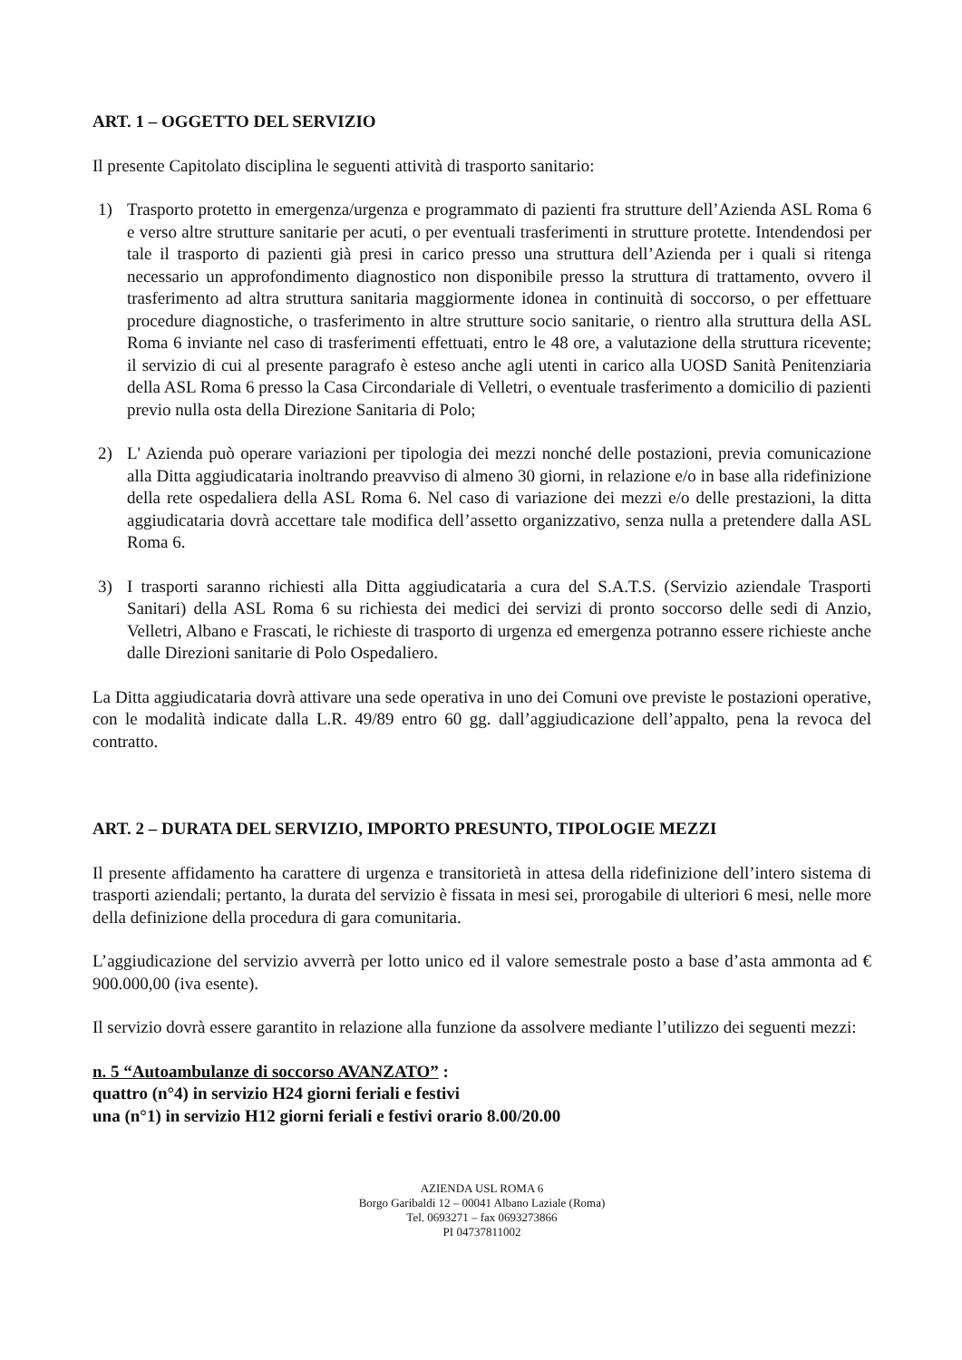ART. 1 – OGGETTO DEL SERVIZIO
Il presente Capitolato disciplina le seguenti attività di trasporto sanitario:
1) Trasporto protetto in emergenza/urgenza e programmato di pazienti fra strutture dell’Azienda ASL Roma 6 e verso altre strutture sanitarie per acuti, o per eventuali trasferimenti in strutture protette. Intendendosi per tale il trasporto di pazienti già presi in carico presso una struttura dell’Azienda per i quali si ritenga necessario un approfondimento diagnostico non disponibile presso la struttura di trattamento, ovvero il trasferimento ad altra struttura sanitaria maggiormente idonea in continuità di soccorso, o per effettuare procedure diagnostiche, o trasferimento in altre strutture socio sanitarie, o rientro alla struttura della ASL Roma 6 inviante nel caso di trasferimenti effettuati, entro le 48 ore, a valutazione della struttura ricevente; il servizio di cui al presente paragrafo è esteso anche agli utenti in carico alla UOSD Sanità Penitenziaria della ASL Roma 6 presso la Casa Circondariale di Velletri, o eventuale trasferimento a domicilio di pazienti previo nulla osta della Direzione Sanitaria di Polo;
2) L' Azienda può operare variazioni per tipologia dei mezzi nonché delle postazioni, previa comunicazione alla Ditta aggiudicataria inoltrando preavviso di almeno 30 giorni, in relazione e/o in base alla ridefinizione della rete ospedaliera della ASL Roma 6. Nel caso di variazione dei mezzi e/o delle prestazioni, la ditta aggiudicataria dovrà accettare tale modifica dell’assetto organizzativo, senza nulla a pretendere dalla ASL Roma 6.
3) I trasporti saranno richiesti alla Ditta aggiudicataria a cura del S.A.T.S. (Servizio aziendale Trasporti Sanitari) della ASL Roma 6 su richiesta dei medici dei servizi di pronto soccorso delle sedi di Anzio, Velletri, Albano e Frascati, le richieste di trasporto di urgenza ed emergenza potranno essere richieste anche dalle Direzioni sanitarie di Polo Ospedaliero.
La Ditta aggiudicataria dovrà attivare una sede operativa in uno dei Comuni ove previste le postazioni operative, con le modalità indicate dalla L.R. 49/89 entro 60 gg. dall’aggiudicazione dell’appalto, pena la revoca del contratto.
ART. 2 – DURATA DEL SERVIZIO, IMPORTO PRESUNTO, TIPOLOGIE MEZZI
Il presente affidamento ha carattere di urgenza e transitorietà in attesa della ridefinizione dell’intero sistema di trasporti aziendali; pertanto, la durata del servizio è fissata in mesi sei, prorogabile di ulteriori 6 mesi, nelle more della definizione della procedura di gara comunitaria.
L’aggiudicazione del servizio avverrà per lotto unico ed il valore semestrale posto a base d’asta ammonta ad € 900.000,00 (iva esente).
Il servizio dovrà essere garantito in relazione alla funzione da assolvere mediante l’utilizzo dei seguenti mezzi:
n. 5 “Autoambulanze di soccorso AVANZATO” :
quattro (n°4) in servizio H24 giorni feriali e festivi
una (n°1) in servizio H12 giorni feriali e festivi orario 8.00/20.00
AZIENDA USL ROMA 6
Borgo Garibaldi 12 – 00041 Albano Laziale (Roma)
Tel. 0693271 – fax 0693273866
PI 04737811002